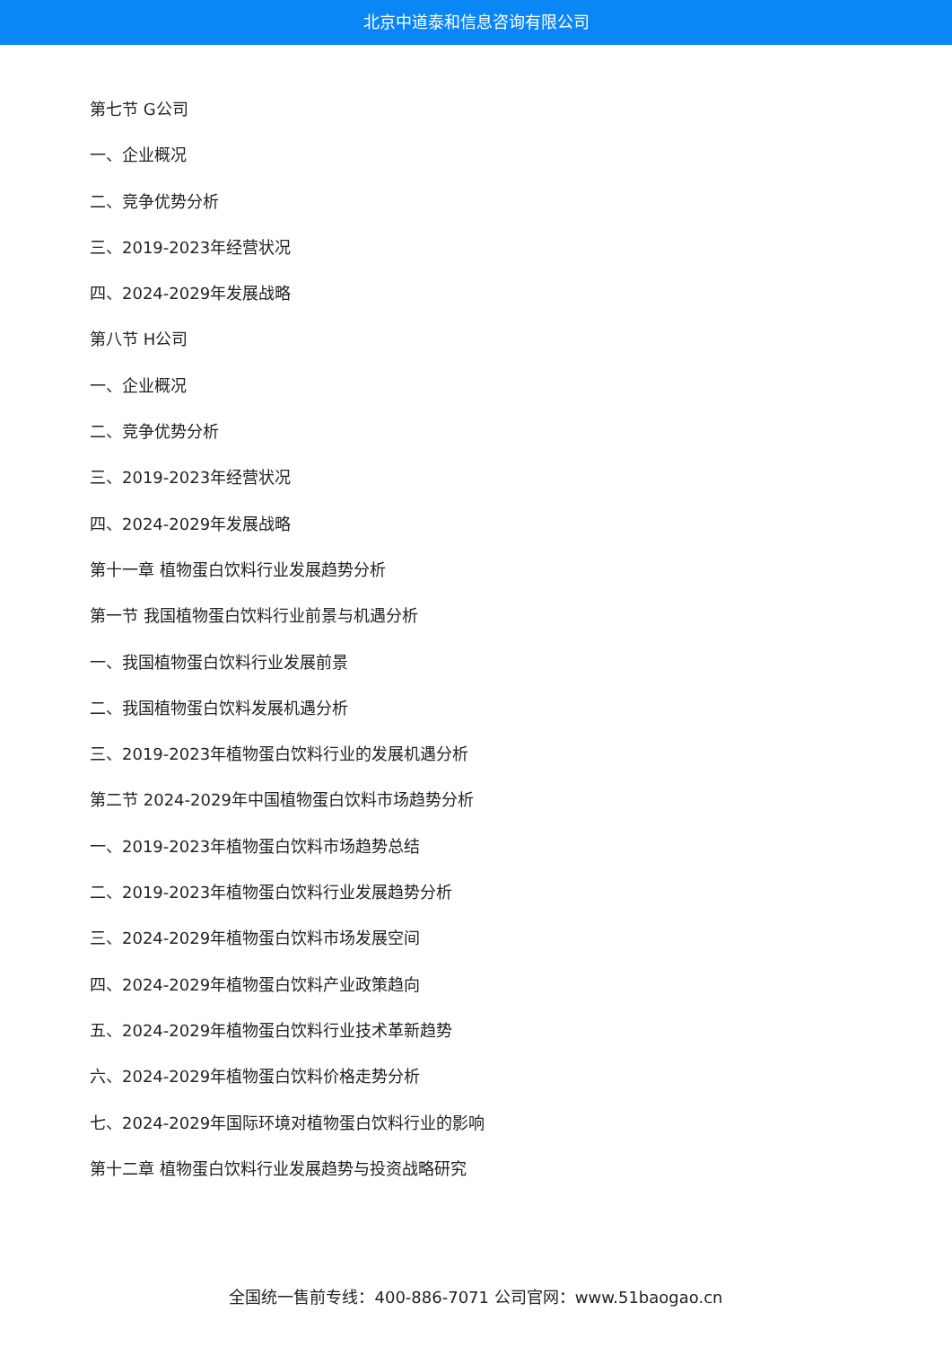北京中道泰和信息咨询有限公司
第七节 G公司
一、企业概况
二、竞争优势分析
三、2019-2023年经营状况
四、2024-2029年发展战略
第八节 H公司
一、企业概况
二、竞争优势分析
三、2019-2023年经营状况
四、2024-2029年发展战略
第十一章 植物蛋白饮料行业发展趋势分析
第一节 我国植物蛋白饮料行业前景与机遇分析
一、我国植物蛋白饮料行业发展前景
二、我国植物蛋白饮料发展机遇分析
三、2019-2023年植物蛋白饮料行业的发展机遇分析
第二节 2024-2029年中国植物蛋白饮料市场趋势分析
一、2019-2023年植物蛋白饮料市场趋势总结
二、2019-2023年植物蛋白饮料行业发展趋势分析
三、2024-2029年植物蛋白饮料市场发展空间
四、2024-2029年植物蛋白饮料产业政策趋向
五、2024-2029年植物蛋白饮料行业技术革新趋势
六、2024-2029年植物蛋白饮料价格走势分析
七、2024-2029年国际环境对植物蛋白饮料行业的影响
第十二章 植物蛋白饮料行业发展趋势与投资战略研究
全国统一售前专线：400-886-7071 公司官网：www.51baogao.cn